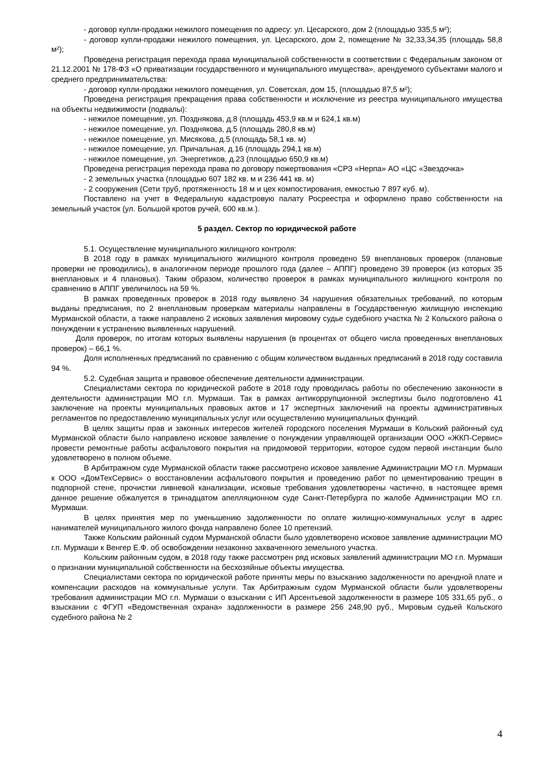- договор купли-продажи нежилого помещения по адресу: ул. Цесарского, дом 2 (площадью 335,5 м²);
- договор купли-продажи нежилого помещения, ул. Цесарского, дом 2, помещение № 32,33,34,35 (площадь 58,8 м²);
Проведена регистрация перехода права муниципальной собственности в соответствии с Федеральным законом от 21.12.2001 № 178-ФЗ «О приватизации государственного и муниципального имущества», арендуемого субъектами малого и среднего предпринимательства:
- договор купли-продажи нежилого помещения, ул. Советская, дом 15, (площадью 87,5 м²);
Проведена регистрация прекращения права собственности и исключение из реестра муниципального имущества на объекты недвижимости (подвалы):
- нежилое помещение, ул. Позднякова, д.8 (площадь 453,9 кв.м и 624,1 кв.м)
- нежилое помещение, ул. Позднякова, д.5 (площадь 280,8 кв.м)
- нежилое помещение, ул. Мисякова, д.5 (площадь 58,1 кв. м)
- нежилое помещение, ул. Причальная, д.16 (площадь 294,1 кв.м)
- нежилое помещение, ул. Энергетиков, д.23 (площадью 650,9 кв.м)
Проведена регистрация перехода права по договору пожертвования «СРЗ «Нерпа» АО «ЦС «Звездочка»
- 2 земельных участка (площадью 607 182 кв. м и 236 441 кв. м)
- 2 сооружения (Сети труб, протяженность 18 м и цех компостирования, емкостью 7 897 куб. м).
Поставлено на учет в Федеральную кадастровую палату Росреестра и оформлено право собственности на земельный участок (ул. Большой кротов ручей, 600 кв.м.).
5 раздел. Сектор по юридической работе
5.1. Осуществление муниципального жилищного контроля:
В 2018 году в рамках муниципального жилищного контроля проведено 59 внеплановых проверок (плановые проверки не проводились), в аналогичном периоде прошлого года (далее – АППГ) проведено 39 проверок (из которых 35 внеплановых и 4 плановых). Таким образом, количество проверок в рамках муниципального жилищного контроля по сравнению в АППГ увеличилось на 59 %.
В рамках проведенных проверок в 2018 году выявлено 34 нарушения обязательных требований, по которым выданы предписания, по 2 внеплановым проверкам материалы направлены в Государственную жилищную инспекцию Мурманской области, а также направлено 2 исковых заявления мировому судье судебного участка № 2 Кольского района о понуждении к устранению выявленных нарушений.
Доля проверок, по итогам которых выявлены нарушения (в процентах от общего числа проведенных внеплановых проверок) – 66,1 %.
Доля исполненных предписаний по сравнению с общим количеством выданных предписаний в 2018 году составила 94 %.
5.2. Судебная защита и правовое обеспечение деятельности администрации.
Специалистами сектора по юридической работе в 2018 году проводилась работы по обеспечению законности в деятельности администрации МО г.п. Мурмаши. Так в рамках антикоррупционной экспертизы было подготовлено 41 заключение на проекты муниципальных правовых актов и 17 экспертных заключений на проекты административных регламентов по предоставлению муниципальных услуг или осуществлению муниципальных функций.
В целях защиты прав и законных интересов жителей городского поселения Мурмаши в Кольский районный суд Мурманской области было направлено исковое заявление о понуждении управляющей организации ООО «ЖКП-Сервис» провести ремонтные работы асфальтового покрытия на придомовой территории, которое судом первой инстанции было удовлетворено в полном объеме.
В Арбитражном суде Мурманской области также рассмотрено исковое заявление Администрации МО г.п. Мурмаши к ООО «ДомТехСервис» о восстановлении асфальтового покрытия и проведению работ по цементированию трещин в подпорной стене, прочистки ливневой канализации, исковые требования удовлетворены частично, в настоящее время данное решение обжалуется в тринадцатом апелляционном суде Санкт-Петербурга по жалобе Администрации МО г.п. Мурмаши.
В целях принятия мер по уменьшению задолженности по оплате жилищно-коммунальных услуг в адрес нанимателей муниципального жилого фонда направлено более 10 претензий.
Также Кольским районный судом Мурманской области было удовлетворено исковое заявление администрации МО г.п. Мурмаши к Венгер Е.Ф. об освобождении незаконно захваченного земельного участка.
Кольским районным судом, в 2018 году также рассмотрен ряд исковых заявлений администрации МО г.п. Мурмаши о признании муниципальной собственности на бесхозяйные объекты имущества.
Специалистами сектора по юридической работе приняты меры по взысканию задолженности по арендной плате и компенсации расходов на коммунальные услуги. Так Арбитражным судом Мурманской области были удовлетворены требования администрации МО г.п. Мурмаши о взыскании с ИП Арсентьевой задолженности в размере 105 331,65 руб., о взыскании с ФГУП «Ведомственная охрана» задолженности в размере 256 248,90 руб., Мировым судьей Кольского судебного района № 2
4